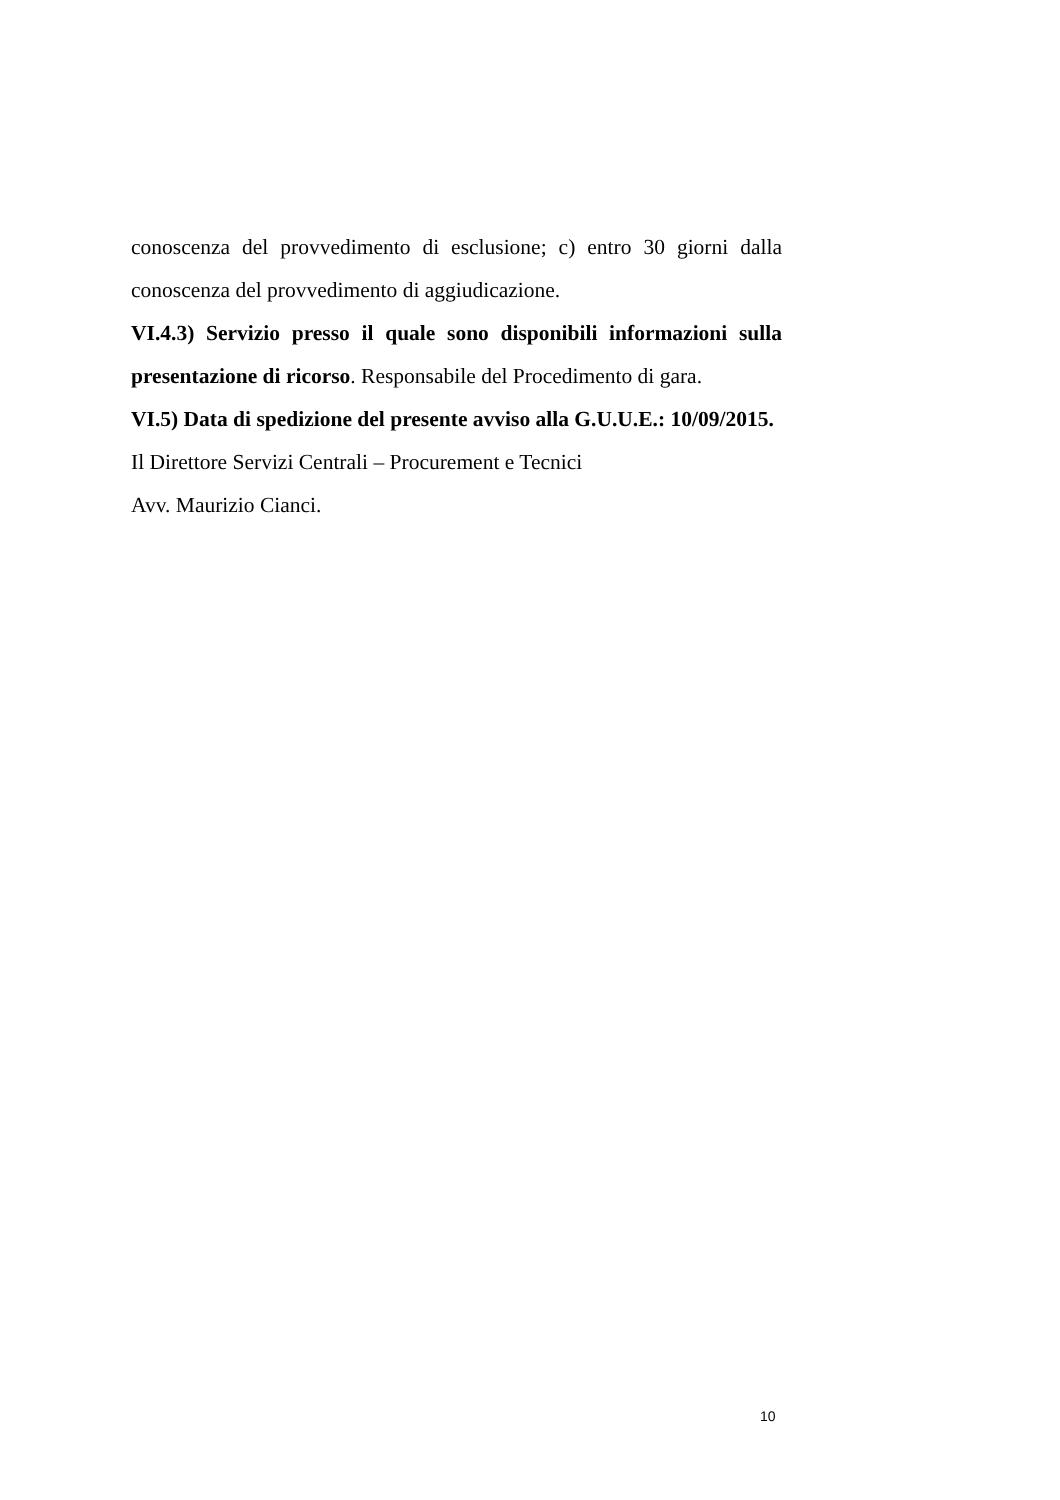conoscenza del provvedimento di esclusione; c) entro 30 giorni dalla
conoscenza del provvedimento di aggiudicazione.
VI.4.3) Servizio presso il quale sono disponibili informazioni sulla presentazione di ricorso. Responsabile del Procedimento di gara.
VI.5) Data di spedizione del presente avviso alla G.U.U.E.: 10/09/2015.
Il Direttore Servizi Centrali – Procurement e Tecnici
Avv. Maurizio Cianci.
10